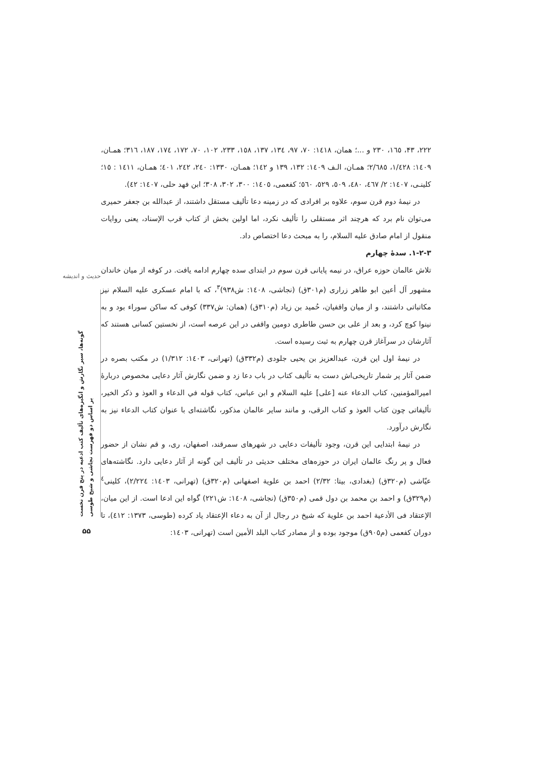حدیث و اندیشه
گونه‌ها، سیر نگارش و انگیزه‌های تألیف کتب ادعیه در پنج قرن نخست
بر اساس دو فهرست نجاشی و شیخ طوسی
۵۵
۲۲۲، ۴۳، ۱٦٥، ۲۳۰ و ...؛ همان، ۱٤۱۸: ۷۰، ۹۷، ۱۳٤، ۱۳۷، ۱٥۸، ۲۳۳، ۱۰۲، ۷۰، ۱۷۲، ۱۷٤، ۱۸۷، ۳۱٦؛ همـان، ۱٤۰۹: ۱/٤۲۸، ۲/٦۸٥؛ همـان، الـف ۱٤۰۹: ۱۳۲، ۱۳۹ و ۱٤۲؛ همـان، ۱۳۳۰: ۲٤۰، ۲٤۲، ٤۰۱؛ همـان، ۱٤۱۱ : ۱٥؛ کلینـی، ۱٤۰۷: ۲/ ٤٦۷، ٤۸۰، ٥۰۹، ٥۲۹، ٥٦۰؛ کفعمی، ۱٤۰٥: ۳۰۰، ۳۰۲، ۳۰۸؛ ابن فهد حلی، ۱٤۰۷: ٤۲).
در نیمهٔ دوم قرن سوم، علاوه بر افرادی که در زمینه دعا تألیف مستقل داشتند، از عبدالله بن جعفر حمیری می‌توان نام برد که هرچند اثر مستقلی را تألیف نکرد، اما اولین بخش از کتاب قرب الإسناد، یعنی روایات منقول از امام صادق علیه السلام، را به مبحث دعا اختصاص داد.
۱-۲-۳. سدهٔ چهارم
تلاش عالمان حوزه عراق، در نیمه پایانی قرن سوم در ابتدای سده چهارم ادامه یافت. در کوفه از میان خاندان مشهور آل أعین ابو طاهر زراری (م۳۰۱ق) (نجاشی، ۱٤۰۸: ش۹۳۸)<sup>۳</sup>، که با امام عسکری علیه السلام نیز مکاتباتی داشتند، و از میان واقفیان، حُمید بن زیاد (م۳۱۰ق) (همان: ش۳۳۷) کوفی که ساکن سوراء بود و به نینوا کوچ کرد، و بعد از علی بن حسن طاطری دومین واقفی در این عرصه است، از نخستین کسانی هستند که آثارشان در سرآغاز قرن چهارم به ثبت رسیده است.
در نیمهٔ اول این قرن، عبدالعزیز بن یحیی جلودی (م۳۳۲ق) (تهرانی، ۱٤۰۳: ۱/۳۱۲) در مکتب بصره در ضمن آثار پر شمار تاریخی‌اش دست به تألیف کتاب در باب دعا زد و ضمن نگارش آثار دعایی مخصوص دربارهٔ امیرالمؤمنین، کتاب الدعاء عنه [علی] علیه السلام و ابن عباس، کتاب قوله في الدعاء و العوذ و ذکر الخیر، تألیفاتی چون کتاب العوذ و کتاب الرقی، و مانند سایر عالمان مذکور، نگاشته‌ای با عنوان کتاب الدعاء نیز به نگارش درآورد.
در نیمهٔ ابتدایی این قرن، وجود تألیفات دعایی در شهرهای سمرقند، اصفهان، ری، و قم نشان از حضور فعال و پر رنگ عالمان ایران در حوزه‌های مختلف حدیثی در تألیف این گونه از آثار دعایی دارد. نگاشته‌های عیّاشی (م۳۲۰ق) (بغدادی، بیتا: ۲/۳۲) احمد بن علویة اصفهانی (م۳۲۰ق) (تهرانی، ۱٤۰۳: ۲/۲۲٤)، کلینی<sup>٤</sup> (م۳۲۹ق) و احمد بن محمد بن دول قمی (م۳٥۰ق) (نجاشی، ۱٤۰۸: ش۲۲۱) گواه این ادعا است. از این میان، الإعتقاد فی الأدعیة احمد بن علویة که شیخ در رجال از آن به دعاء الإعتقاد یاد کرده (طوسی، ۱۳۷۳: ٤۱۲)، تا دوران کفعمی (م۹۰٥ق) موجود بوده و از مصادر کتاب البلد الأمین است (تهرانی، ۱٤۰۳: